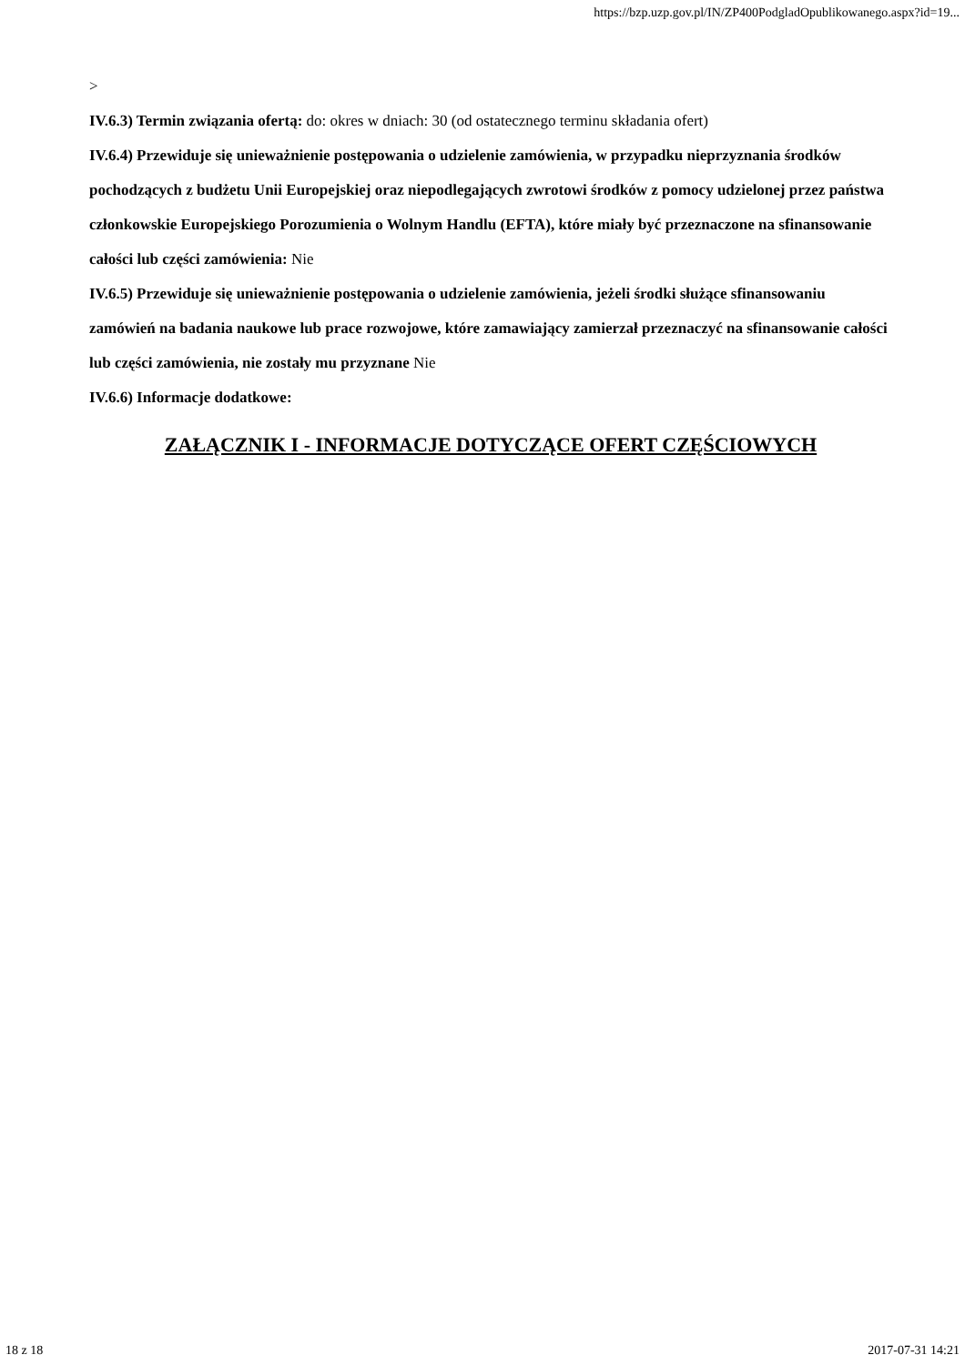https://bzp.uzp.gov.pl/IN/ZP400PodgladOpublikowanego.aspx?id=19...
>
IV.6.3) Termin związania ofertą: do: okres w dniach: 30 (od ostatecznego terminu składania ofert)
IV.6.4) Przewiduje się unieważnienie postępowania o udzielenie zamówienia, w przypadku nieprzyznania środków pochodzących z budżetu Unii Europejskiej oraz niepodlegających zwrotowi środków z pomocy udzielonej przez państwa członkowskie Europejskiego Porozumienia o Wolnym Handlu (EFTA), które miały być przeznaczone na sfinansowanie całości lub części zamówienia: Nie
IV.6.5) Przewiduje się unieważnienie postępowania o udzielenie zamówienia, jeżeli środki służące sfinansowaniu zamówień na badania naukowe lub prace rozwojowe, które zamawiający zamierzał przeznaczyć na sfinansowanie całości lub części zamówienia, nie zostały mu przyznane Nie
IV.6.6) Informacje dodatkowe:
ZAŁĄCZNIK I - INFORMACJE DOTYCZĄCE OFERT CZĘŚCIOWYCH
18 z 18 2017-07-31 14:21